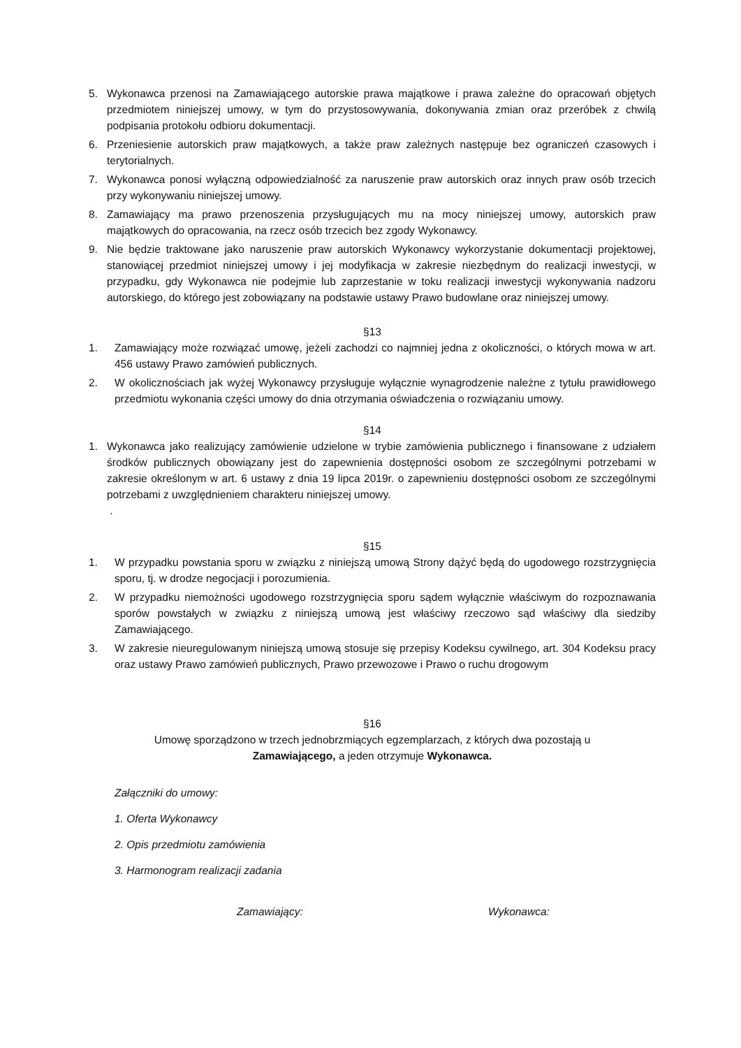5. Wykonawca przenosi na Zamawiającego autorskie prawa majątkowe i prawa zależne do opracowań objętych przedmiotem niniejszej umowy, w tym do przystosowywania, dokonywania zmian oraz przeróbek z chwilą podpisania protokołu odbioru dokumentacji.
6. Przeniesienie autorskich praw majątkowych, a także praw zależnych następuje bez ograniczeń czasowych i terytorialnych.
7. Wykonawca ponosi wyłączną odpowiedzialność za naruszenie praw autorskich oraz innych praw osób trzecich przy wykonywaniu niniejszej umowy.
8. Zamawiający ma prawo przenoszenia przysługujących mu na mocy niniejszej umowy, autorskich praw majątkowych do opracowania, na rzecz osób trzecich bez zgody Wykonawcy.
9. Nie będzie traktowane jako naruszenie praw autorskich Wykonawcy wykorzystanie dokumentacji projektowej, stanowiącej przedmiot niniejszej umowy i jej modyfikacja w zakresie niezbędnym do realizacji inwestycji, w przypadku, gdy Wykonawca nie podejmie lub zaprzestanie w toku realizacji inwestycji wykonywania nadzoru autorskiego, do którego jest zobowiązany na podstawie ustawy Prawo budowlane oraz niniejszej umowy.
§13
1. Zamawiający może rozwiązać umowę, jeżeli zachodzi co najmniej jedna z okoliczności, o których mowa w art. 456 ustawy Prawo zamówień publicznych.
2. W okolicznościach jak wyżej Wykonawcy przysługuje wyłącznie wynagrodzenie należne z tytułu prawidłowego przedmiotu wykonania części umowy do dnia otrzymania oświadczenia o rozwiązaniu umowy.
§14
1. Wykonawca jako realizujący zamówienie udzielone w trybie zamówienia publicznego i finansowane z udziałem środków publicznych obowiązany jest do zapewnienia dostępności osobom ze szczególnymi potrzebami w zakresie określonym w art. 6 ustawy z dnia 19 lipca 2019r. o zapewnieniu dostępności osobom ze szczególnymi potrzebami z uwzględnieniem charakteru niniejszej umowy.
.
§15
1. W przypadku powstania sporu w związku z niniejszą umową Strony dążyć będą do ugodowego rozstrzygnięcia sporu, tj. w drodze negocjacji i porozumienia.
2. W przypadku niemożności ugodowego rozstrzygnięcia sporu sądem wyłącznie właściwym do rozpoznawania sporów powstałych w związku z niniejszą umową jest właściwy rzeczowo sąd właściwy dla siedziby Zamawiającego.
3. W zakresie nieuregulowanym niniejszą umową stosuje się przepisy Kodeksu cywilnego, art. 304 Kodeksu pracy oraz ustawy Prawo zamówień publicznych, Prawo przewozowe i Prawo o ruchu drogowym
§16
Umowę sporządzono w trzech jednobrzmiących egzemplarzach, z których dwa pozostają u
Zamawiającego, a jeden otrzymuje Wykonawca.
Załączniki do umowy:
1. Oferta Wykonawcy
2. Opis przedmiotu zamówienia
3. Harmonogram realizacji zadania
Zamawiający: Wykonawca: